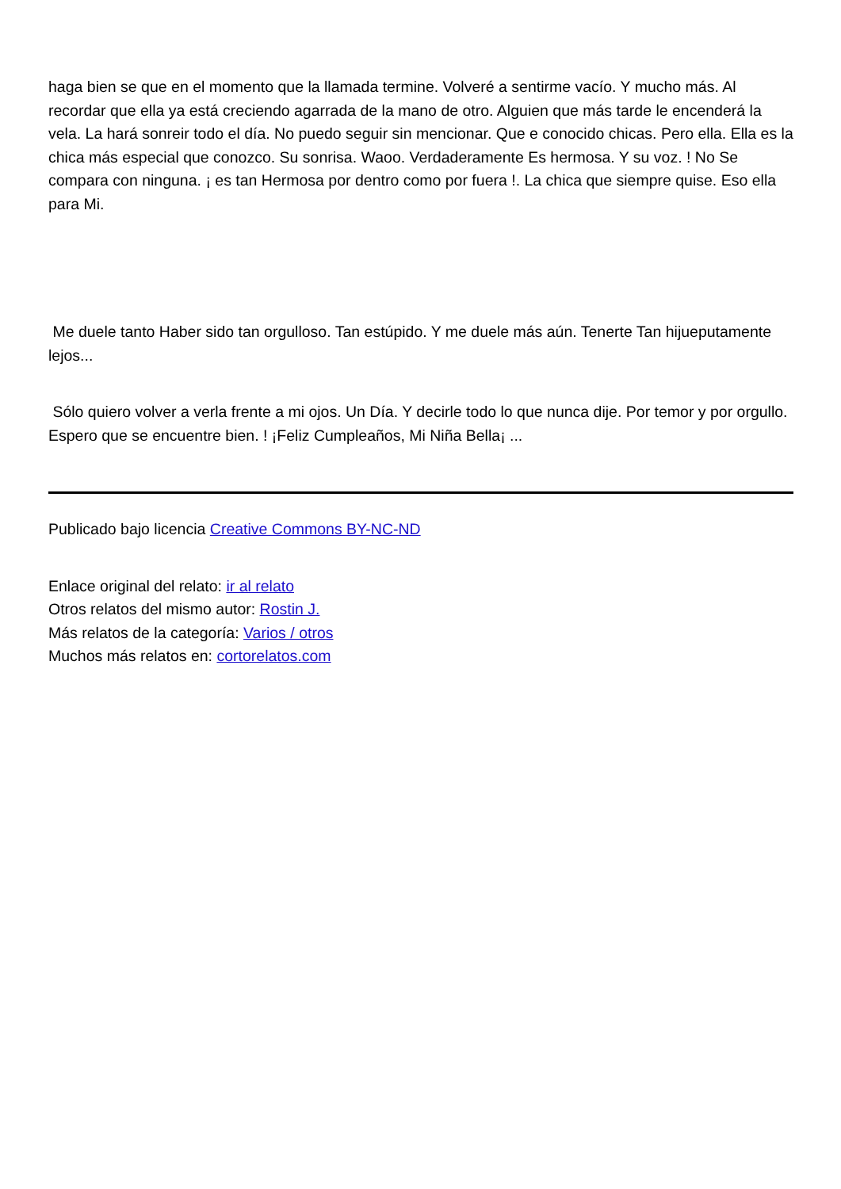haga bien se que en el momento que la llamada termine. Volveré a sentirme vacío. Y mucho más. Al recordar que ella ya está creciendo agarrada de la mano de otro. Alguien que más tarde le encenderá la vela. La hará sonreir todo el día. No puedo seguir sin mencionar. Que e conocido chicas. Pero ella. Ella es la chica más especial que conozco. Su sonrisa. Waoo. Verdaderamente Es hermosa. Y su voz. ! No Se compara con ninguna. ¡ es tan Hermosa por dentro como por fuera !. La chica que siempre quise. Eso ella para Mi.
Me duele tanto Haber sido tan orgulloso. Tan estúpido. Y me duele más aún. Tenerte Tan hijueputamente lejos...
Sólo quiero volver a verla frente a mi ojos. Un Día. Y decirle todo lo que nunca dije. Por temor y por orgullo. Espero que se encuentre bien. ! ¡Feliz Cumpleaños, Mi Niña Bella¡ ...
Publicado bajo licencia Creative Commons BY-NC-ND
Enlace original del relato: ir al relato
Otros relatos del mismo autor: Rostin J.
Más relatos de la categoría: Varios / otros
Muchos más relatos en: cortorelatos.com